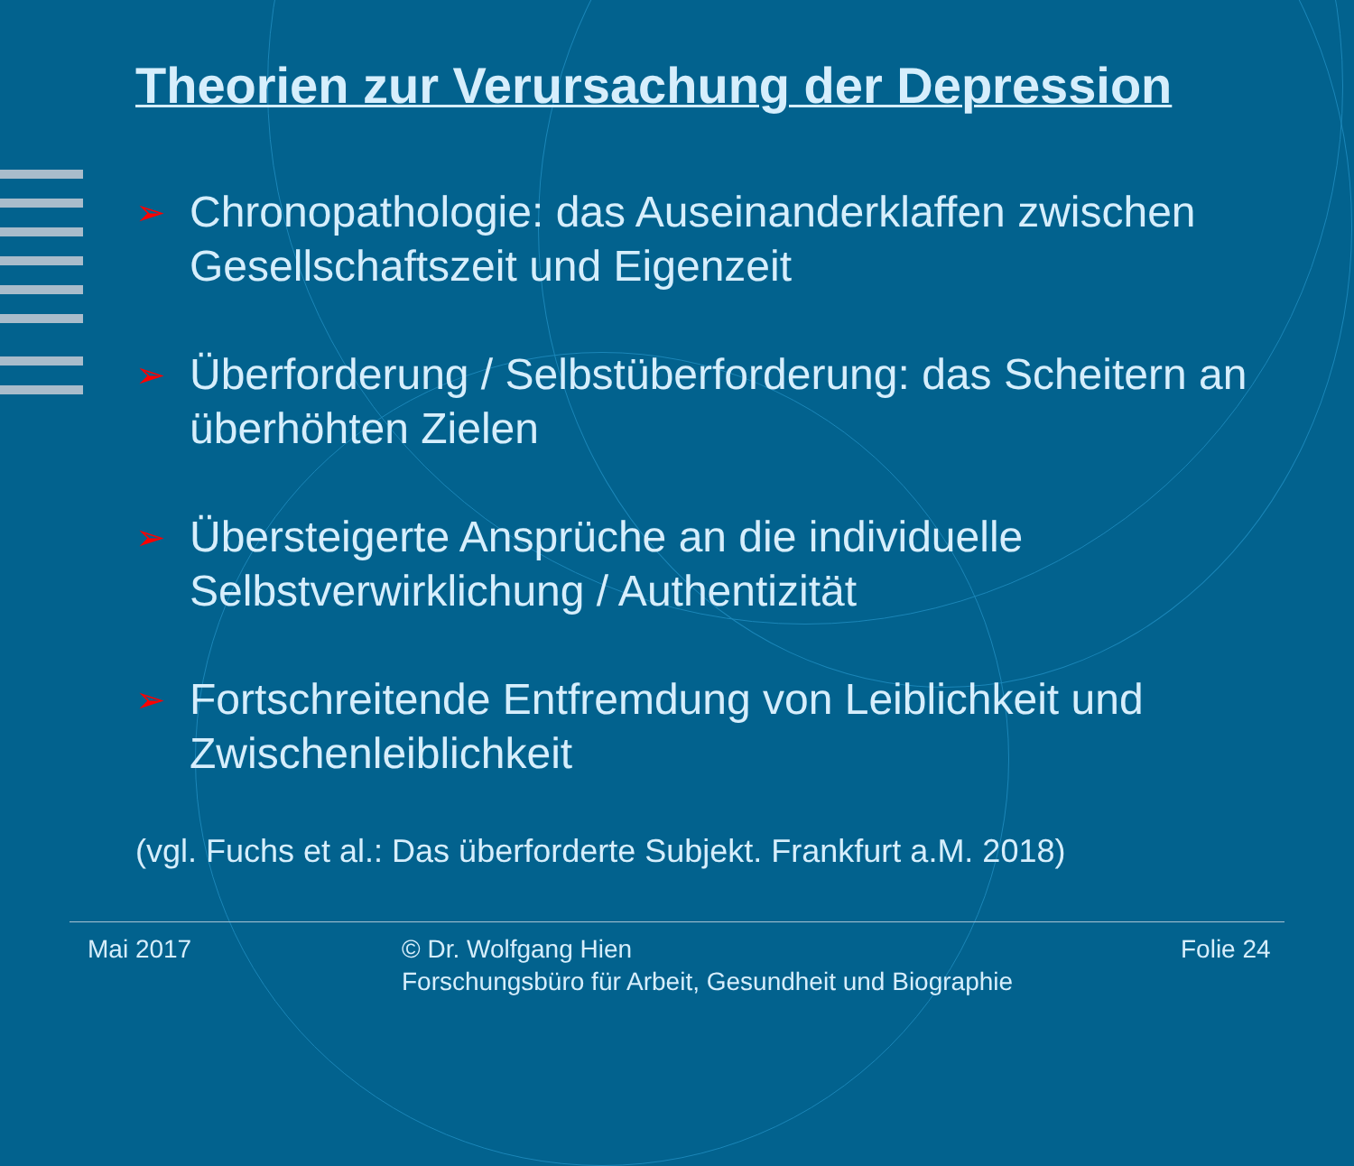Theorien zur Verursachung der Depression
➢ Chronopathologie: das Auseinanderklaffen zwischen Gesellschaftszeit und Eigenzeit
➢ Überforderung / Selbstüberforderung: das Scheitern an überhöhten Zielen
➢ Übersteigerte Ansprüche an die individuelle Selbstverwirklichung / Authentizität
➢ Fortschreitende Entfremdung von Leiblichkeit und Zwischenleiblichkeit
(vgl. Fuchs et al.: Das überforderte Subjekt. Frankfurt a.M. 2018)
Mai 2017
© Dr. Wolfgang Hien
Forschungsbüro für Arbeit, Gesundheit und Biographie
Folie 24